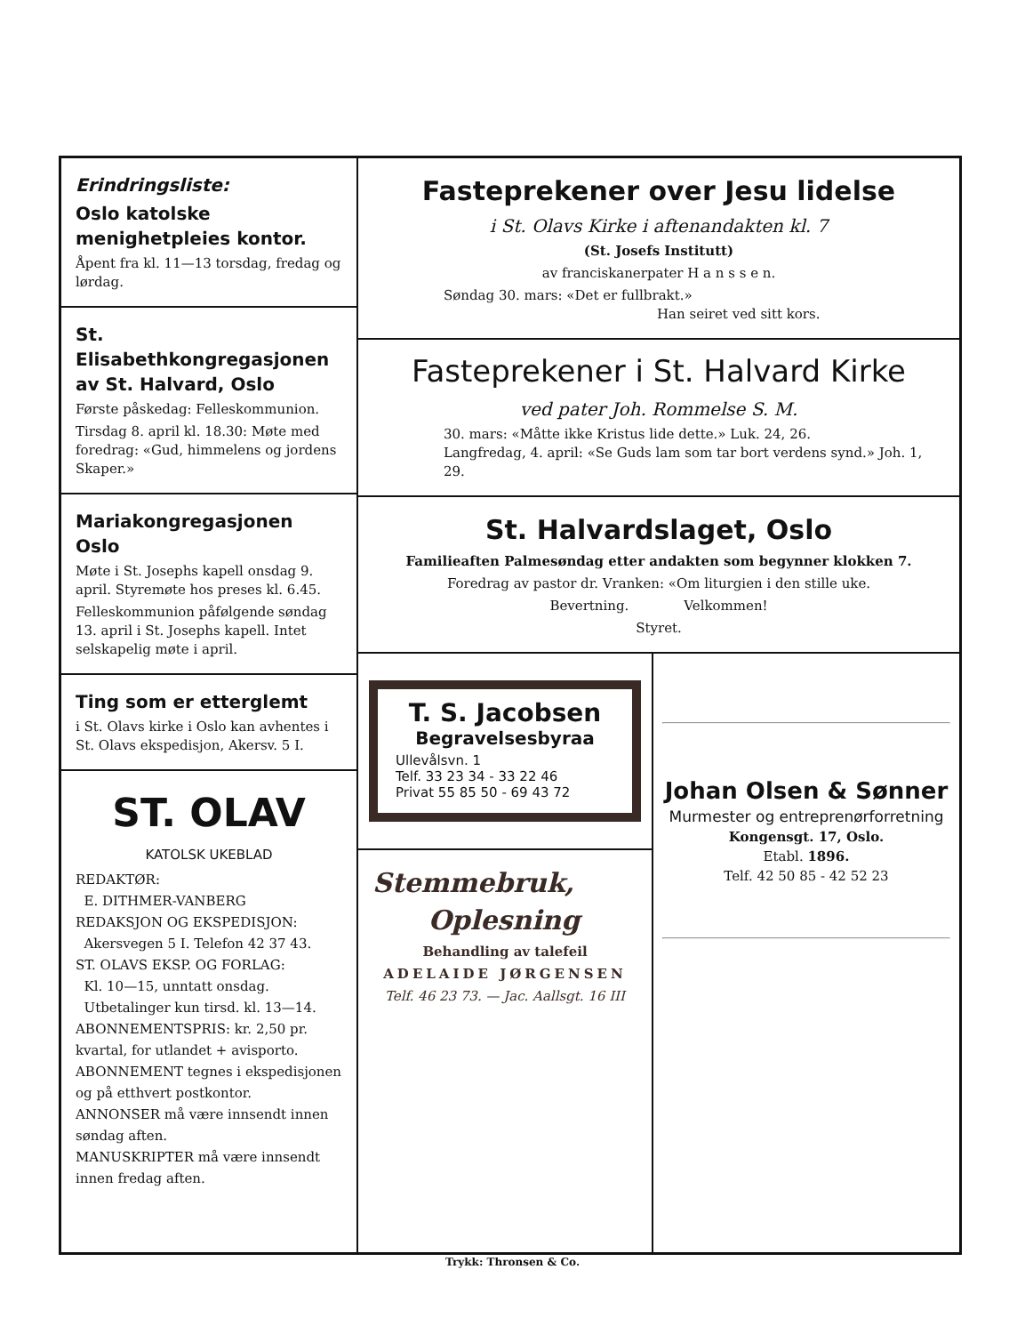Erindringsliste:
Oslo katolske
menighetpleies kontor.
Åpent fra kl. 11—13 torsdag, fredag og lørdag.
St. Elisabethkongregasjonen
av St. Halvard, Oslo
Første påskedag: Felleskommunion.
Tirsdag 8. april kl. 18.30: Møte med foredrag: «Gud, himmelens og jordens Skaper.»
Mariakongregasjonen Oslo
Møte i St. Josephs kapell onsdag 9. april. Styremøte hos preses kl. 6.45.
Felleskommunion påfølgende søndag 13. april i St. Josephs kapell. Intet selskapelig møte i april.
Ting som er etterglemt
i St. Olavs kirke i Oslo kan avhentes i St. Olavs ekspedisjon, Akersv. 5 I.
ST. OLAV
KATOLSK UKEBLAD
REDAKTØR:
E. DITHMER-VANBERG
REDAKSJON OG EKSPEDISJON:
Akersvegen 5 I. Telefon 42 37 43.
ST. OLAVS EKSP. OG FORLAG:
Kl. 10—15, unntatt onsdag.
Utbetalinger kun tirsd. kl. 13—14.
ABONNEMENTSPRIS: kr. 2,50 pr. kvartal, for utlandet + avisporto.
ABONNEMENT tegnes i ekspedisjonen og på etthvert postkontor.
ANNONSER må være innsendt innen søndag aften.
MANUSKRIPTER må være innsendt innen fredag aften.
Fasteprekener over Jesu lidelse
i St. Olavs Kirke i aftenandakten kl. 7
(St. Josefs Institutt)
av franciskanerpater H a n s s e n.
Søndag 30. mars: «Det er fullbrakt.»
Han seiret ved sitt kors.
Fasteprekener i St. Halvard Kirke
ved pater Joh. Rommelse S. M.
30. mars: «Måtte ikke Kristus lide dette.» Luk. 24, 26.
Langfredag, 4. april: «Se Guds lam som tar bort verdens synd.» Joh. 1, 29.
St. Halvardslaget, Oslo
Familieaften Palmesøndag etter andakten som begynner klokken 7.
Foredrag av pastor dr. Vranken: «Om liturgien i den stille uke.
Bevertning. Velkommen!
Styret.
T. S. Jacobsen
Begravelsesbyraa
Ullevålsvn. 1
Telf. 33 23 34 - 33 22 46
Privat 55 85 50 - 69 43 72
Stemmebruk,
Oplesning
Behandling av talefeil
ADELAIDE JØRGENSEN
Telf. 46 23 73. — Jac. Aallsgt. 16 III
Johan Olsen & Sønner
Murmester og entreprenørforretning
Kongensgt. 17, Oslo.
Etabl. 1896.
Telf. 42 50 85 - 42 52 23
Trykk: Thronsen & Co.